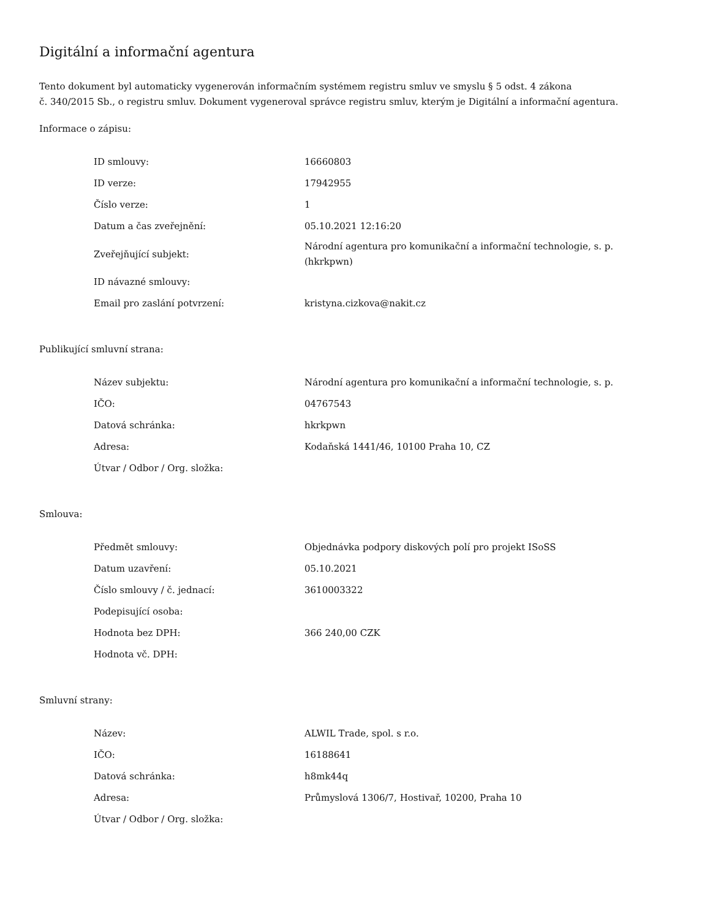Digitální a informační agentura
Tento dokument byl automaticky vygenerován informačním systémem registru smluv ve smyslu § 5 odst. 4 zákona
č. 340/2015 Sb., o registru smluv. Dokument vygeneroval správce registru smluv, kterým je Digitální a informační agentura.
Informace o zápisu:
| ID smlouvy: | 16660803 |
| ID verze: | 17942955 |
| Číslo verze: | 1 |
| Datum a čas zveřejnění: | 05.10.2021 12:16:20 |
| Zveřejňující subjekt: | Národní agentura pro komunikační a informační technologie, s. p. (hkrkpwn) |
| ID návazné smlouvy: | |
| Email pro zaslání potvrzení: | kristyna.cizkova@nakit.cz |
Publikující smluvní strana:
| Název subjektu: | Národní agentura pro komunikační a informační technologie, s. p. |
| IČO: | 04767543 |
| Datová schránka: | hkrkpwn |
| Adresa: | Kodaňská 1441/46, 10100 Praha 10, CZ |
| Útvar / Odbor / Org. složka: | |
Smlouva:
| Předmět smlouvy: | Objednávka podpory diskových polí pro projekt ISoSS |
| Datum uzavření: | 05.10.2021 |
| Číslo smlouvy / č. jednací: | 3610003322 |
| Podepisující osoba: | |
| Hodnota bez DPH: | 366 240,00 CZK |
| Hodnota vč. DPH: | |
Smluvní strany:
| Název: | ALWIL Trade, spol. s r.o. |
| IČO: | 16188641 |
| Datová schránka: | h8mk44q |
| Adresa: | Průmyslová 1306/7, Hostivař, 10200, Praha 10 |
| Útvar / Odbor / Org. složka: | |